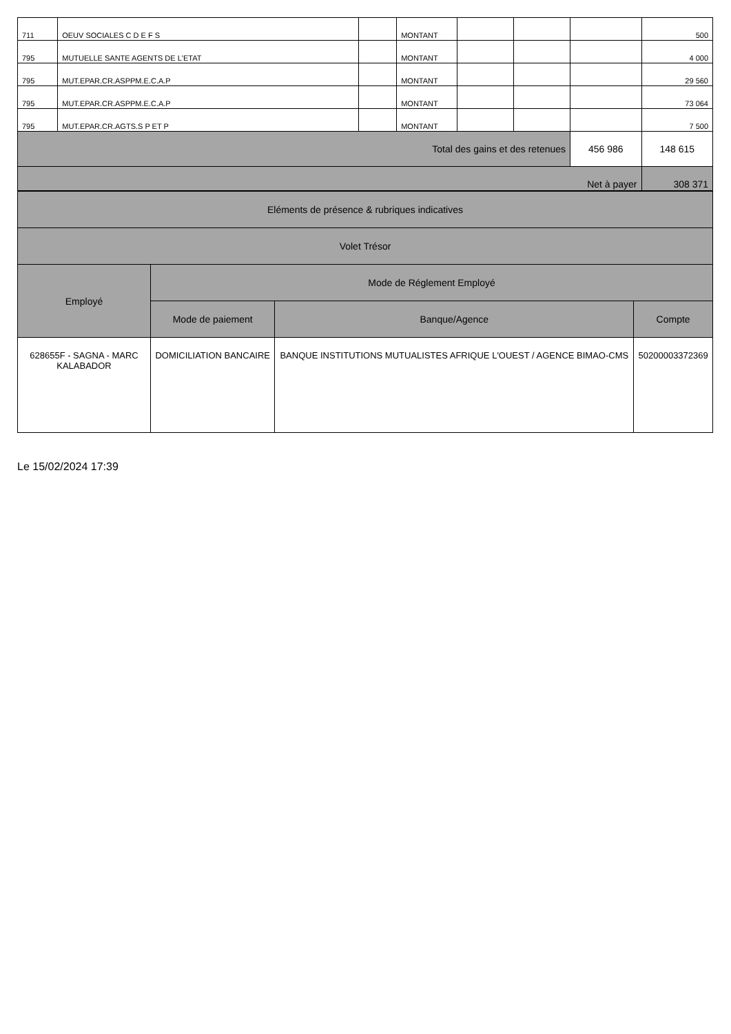| 711 | OEUV SOCIALES C D E F S | | MONTANT | | | | 500 |
| 795 | MUTUELLE SANTE AGENTS DE L'ETAT | | MONTANT | | | | 4 000 |
| 795 | MUT.EPAR.CR.ASPPM.E.C.A.P | | MONTANT | | | | 29 560 |
| 795 | MUT.EPAR.CR.ASPPM.E.C.A.P | | MONTANT | | | | 73 064 |
| 795 | MUT.EPAR.CR.AGTS.S P ET P | | MONTANT | | | | 7 500 |
| Total des gains et des retenues | | | | | | 456 986 | 148 615 |
| Net à payer | | | | | | | 308 371 |
| Eléments de présence & rubriques indicatives | | | |
| Volet Trésor | | | |
| Employé | Mode de Réglement Employé | | |
| | Mode de paiement | Banque/Agence | Compte |
| 628655F - SAGNA - MARC KALABADOR | DOMICILIATION BANCAIRE | BANQUE INSTITUTIONS MUTUALISTES AFRIQUE L'OUEST / AGENCE BIMAO-CMS | 50200003372369 |
Le 15/02/2024 17:39